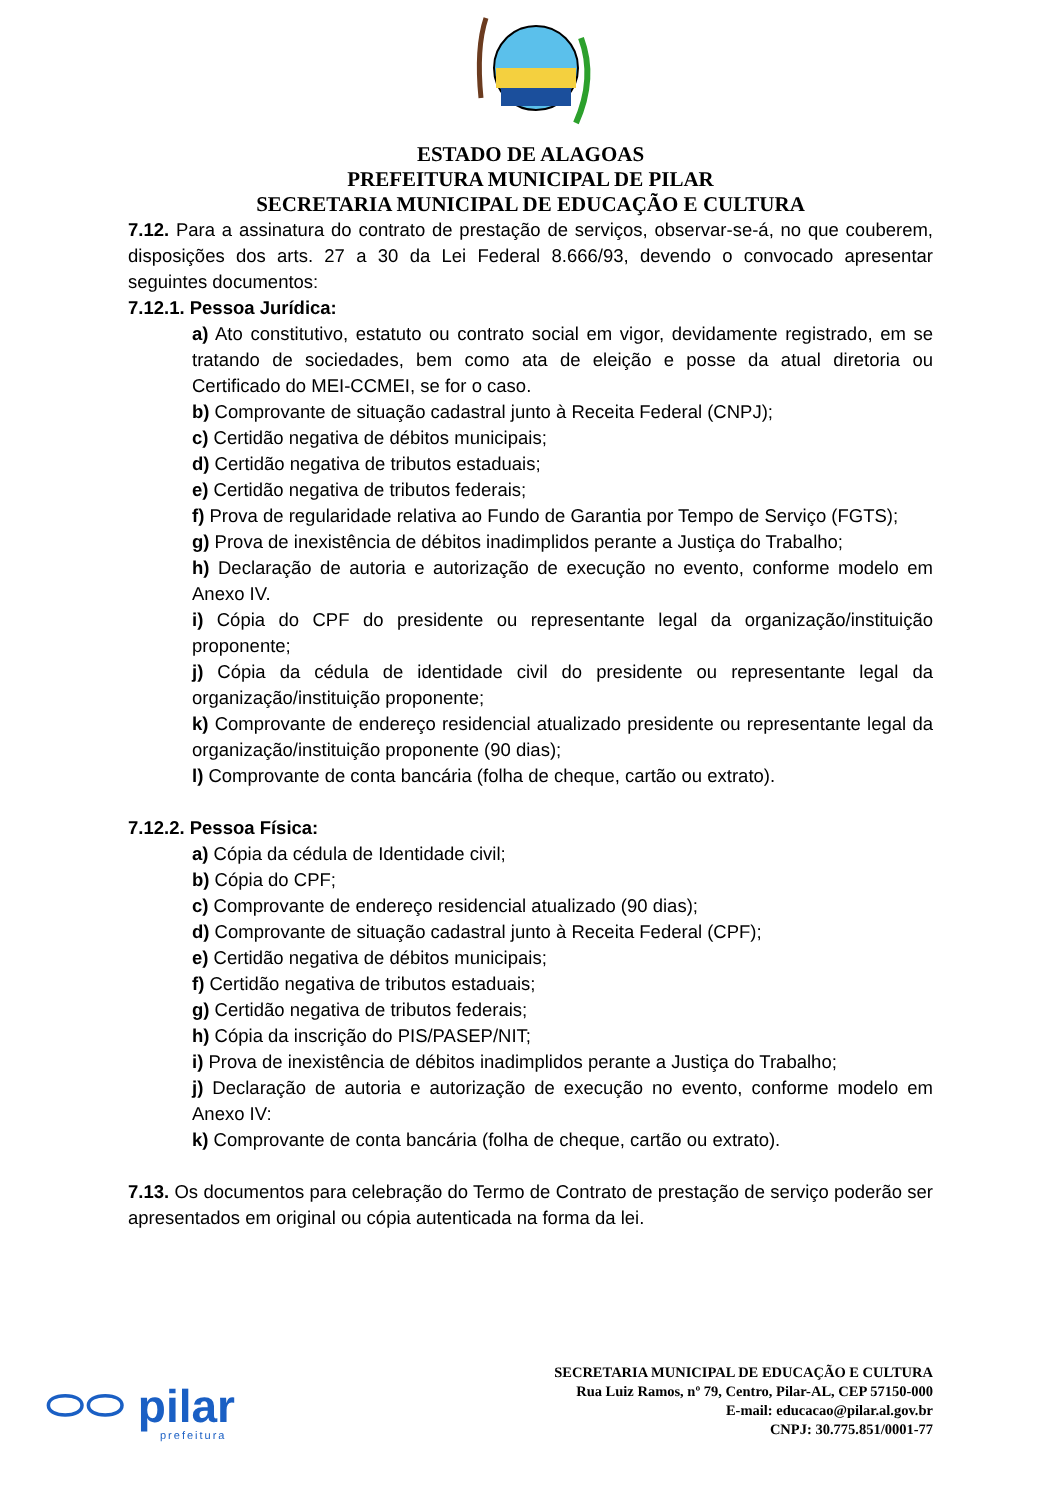ESTADO DE ALAGOAS
PREFEITURA MUNICIPAL DE PILAR
SECRETARIA MUNICIPAL DE EDUCAÇÃO E CULTURA
7.12. Para a assinatura do contrato de prestação de serviços, observar-se-á, no que couberem, disposições dos arts. 27 a 30 da Lei Federal 8.666/93, devendo o convocado apresentar seguintes documentos:
7.12.1. Pessoa Jurídica:
a) Ato constitutivo, estatuto ou contrato social em vigor, devidamente registrado, em se tratando de sociedades, bem como ata de eleição e posse da atual diretoria ou Certificado do MEI-CCMEI, se for o caso.
b) Comprovante de situação cadastral junto à Receita Federal (CNPJ);
c) Certidão negativa de débitos municipais;
d) Certidão negativa de tributos estaduais;
e) Certidão negativa de tributos federais;
f) Prova de regularidade relativa ao Fundo de Garantia por Tempo de Serviço (FGTS);
g) Prova de inexistência de débitos inadimplidos perante a Justiça do Trabalho;
h) Declaração de autoria e autorização de execução no evento, conforme modelo em Anexo IV.
i) Cópia do CPF do presidente ou representante legal da organização/instituição proponente;
j) Cópia da cédula de identidade civil do presidente ou representante legal da organização/instituição proponente;
k) Comprovante de endereço residencial atualizado presidente ou representante legal da organização/instituição proponente (90 dias);
l) Comprovante de conta bancária (folha de cheque, cartão ou extrato).
7.12.2. Pessoa Física:
a) Cópia da cédula de Identidade civil;
b) Cópia do CPF;
c) Comprovante de endereço residencial atualizado (90 dias);
d) Comprovante de situação cadastral junto à Receita Federal (CPF);
e) Certidão negativa de débitos municipais;
f) Certidão negativa de tributos estaduais;
g) Certidão negativa de tributos federais;
h) Cópia da inscrição do PIS/PASEP/NIT;
i) Prova de inexistência de débitos inadimplidos perante a Justiça do Trabalho;
j) Declaração de autoria e autorização de execução no evento, conforme modelo em Anexo IV:
k) Comprovante de conta bancária (folha de cheque, cartão ou extrato).
7.13. Os documentos para celebração do Termo de Contrato de prestação de serviço poderão ser apresentados em original ou cópia autenticada na forma da lei.
⬭⬭ pilar
prefeitura
SECRETARIA MUNICIPAL DE EDUCAÇÃO E CULTURA
Rua Luiz Ramos, nº 79, Centro, Pilar-AL, CEP 57150-000
E-mail: educacao@pilar.al.gov.br
CNPJ: 30.775.851/0001-77